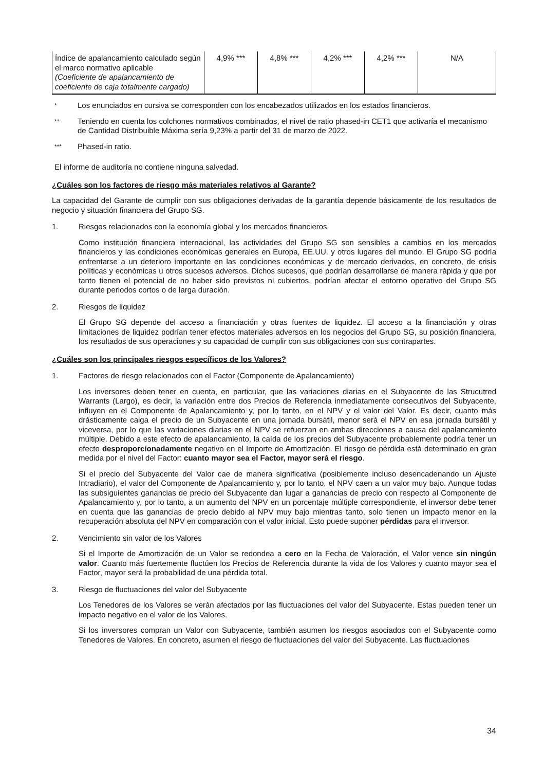| Índice de apalancamiento calculado según el marco normativo aplicable (Coeficiente de apalancamiento de coeficiente de caja totalmente cargado) | 4,9% *** | 4,8% *** | 4,2% *** | 4,2% *** | N/A |
* Los enunciados en cursiva se corresponden con los encabezados utilizados en los estados financieros.
** Teniendo en cuenta los colchones normativos combinados, el nivel de ratio phased-in CET1 que activaría el mecanismo de Cantidad Distribuible Máxima sería 9,23% a partir del 31 de marzo de 2022.
*** Phased-in ratio.
El informe de auditoría no contiene ninguna salvedad.
¿Cuáles son los factores de riesgo más materiales relativos al Garante?
La capacidad del Garante de cumplir con sus obligaciones derivadas de la garantía depende básicamente de los resultados de negocio y situación financiera del Grupo SG.
1. Riesgos relacionados con la economía global y los mercados financieros
Como institución financiera internacional, las actividades del Grupo SG son sensibles a cambios en los mercados financieros y las condiciones económicas generales en Europa, EE.UU. y otros lugares del mundo. El Grupo SG podría enfrentarse a un deterioro importante en las condiciones económicas y de mercado derivados, en concreto, de crisis políticas y económicas u otros sucesos adversos. Dichos sucesos, que podrían desarrollarse de manera rápida y que por tanto tienen el potencial de no haber sido previstos ni cubiertos, podrían afectar el entorno operativo del Grupo SG durante periodos cortos o de larga duración.
2. Riesgos de liquidez
El Grupo SG depende del acceso a financiación y otras fuentes de liquidez. El acceso a la financiación y otras limitaciones de liquidez podrían tener efectos materiales adversos en los negocios del Grupo SG, su posición financiera, los resultados de sus operaciones y su capacidad de cumplir con sus obligaciones con sus contrapartes.
¿Cuáles son los principales riesgos específicos de los Valores?
1. Factores de riesgo relacionados con el Factor (Componente de Apalancamiento)
Los inversores deben tener en cuenta, en particular, que las variaciones diarias en el Subyacente de las Strucutred Warrants (Largo), es decir, la variación entre dos Precios de Referencia inmediatamente consecutivos del Subyacente, influyen en el Componente de Apalancamiento y, por lo tanto, en el NPV y el valor del Valor. Es decir, cuanto más drásticamente caiga el precio de un Subyacente en una jornada bursátil, menor será el NPV en esa jornada bursátil y viceversa, por lo que las variaciones diarias en el NPV se refuerzan en ambas direcciones a causa del apalancamiento múltiple. Debido a este efecto de apalancamiento, la caída de los precios del Subyacente probablemente podría tener un efecto desproporcionadamente negativo en el Importe de Amortización. El riesgo de pérdida está determinado en gran medida por el nivel del Factor: cuanto mayor sea el Factor, mayor será el riesgo.
Si el precio del Subyacente del Valor cae de manera significativa (posiblemente incluso desencadenando un Ajuste Intradiario), el valor del Componente de Apalancamiento y, por lo tanto, el NPV caen a un valor muy bajo. Aunque todas las subsiguientes ganancias de precio del Subyacente dan lugar a ganancias de precio con respecto al Componente de Apalancamiento y, por lo tanto, a un aumento del NPV en un porcentaje múltiple correspondiente, el inversor debe tener en cuenta que las ganancias de precio debido al NPV muy bajo mientras tanto, solo tienen un impacto menor en la recuperación absoluta del NPV en comparación con el valor inicial. Esto puede suponer pérdidas para el inversor.
2. Vencimiento sin valor de los Valores
Si el Importe de Amortización de un Valor se redondea a cero en la Fecha de Valoración, el Valor vence sin ningún valor. Cuanto más fuertemente fluctúen los Precios de Referencia durante la vida de los Valores y cuanto mayor sea el Factor, mayor será la probabilidad de una pérdida total.
3. Riesgo de fluctuaciones del valor del Subyacente
Los Tenedores de los Valores se verán afectados por las fluctuaciones del valor del Subyacente. Estas pueden tener un impacto negativo en el valor de los Valores.
Si los inversores compran un Valor con Subyacente, también asumen los riesgos asociados con el Subyacente como Tenedores de Valores. En concreto, asumen el riesgo de fluctuaciones del valor del Subyacente. Las fluctuaciones
34